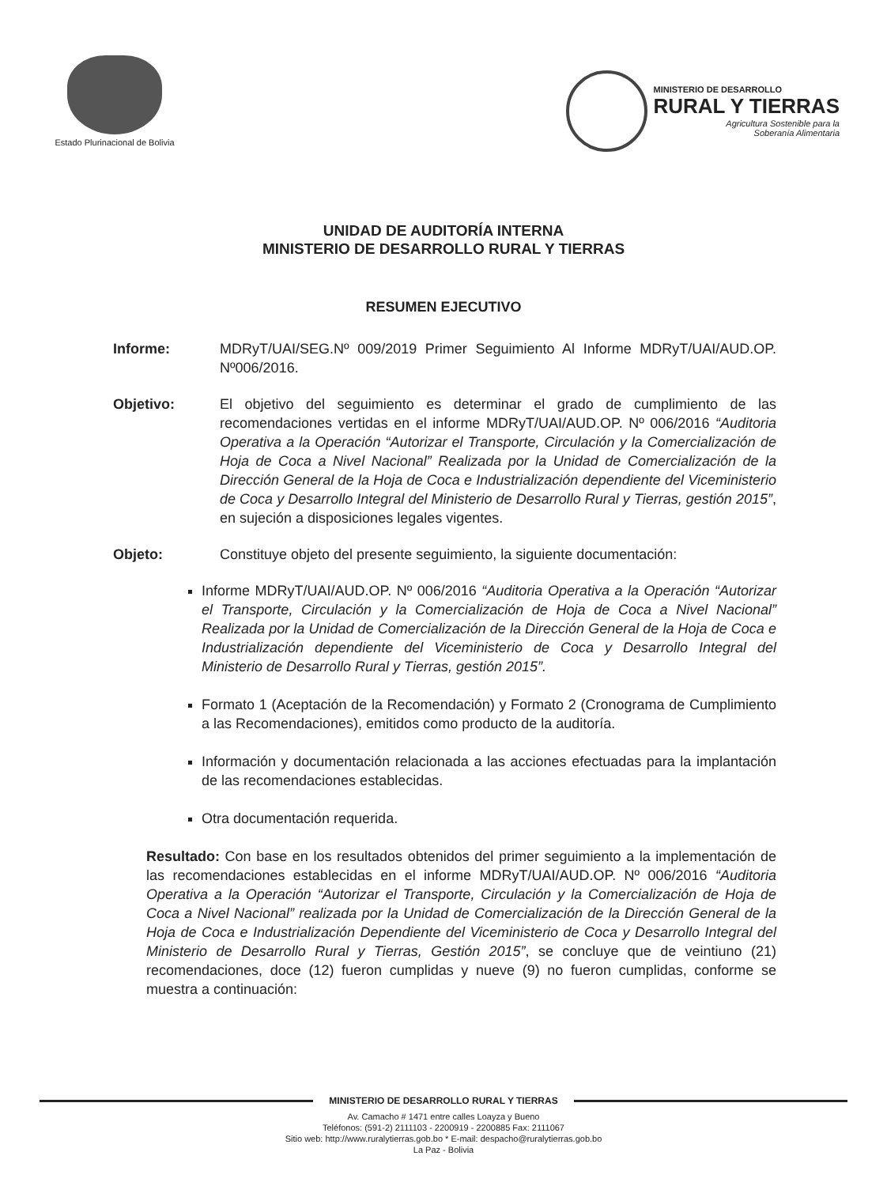Estado Plurinacional de Bolivia
MINISTERIO DE DESARROLLO
RURAL Y TIERRAS
Agricultura Sostenible para la
Soberanía Alimentaria
UNIDAD DE AUDITORÍA INTERNA
MINISTERIO DE DESARROLLO RURAL Y TIERRAS
RESUMEN EJECUTIVO
Informe: MDRyT/UAI/SEG.Nº 009/2019 Primer Seguimiento Al Informe MDRyT/UAI/AUD.OP. Nº006/2016.
Objetivo: El objetivo del seguimiento es determinar el grado de cumplimiento de las recomendaciones vertidas en el informe MDRyT/UAI/AUD.OP. Nº 006/2016 “Auditoria Operativa a la Operación “Autorizar el Transporte, Circulación y la Comercialización de Hoja de Coca a Nivel Nacional” Realizada por la Unidad de Comercialización de la Dirección General de la Hoja de Coca e Industrialización dependiente del Viceministerio de Coca y Desarrollo Integral del Ministerio de Desarrollo Rural y Tierras, gestión 2015”, en sujeción a disposiciones legales vigentes.
Objeto: Constituye objeto del presente seguimiento, la siguiente documentación:
Informe MDRyT/UAI/AUD.OP. Nº 006/2016 “Auditoria Operativa a la Operación “Autorizar el Transporte, Circulación y la Comercialización de Hoja de Coca a Nivel Nacional” Realizada por la Unidad de Comercialización de la Dirección General de la Hoja de Coca e Industrialización dependiente del Viceministerio de Coca y Desarrollo Integral del Ministerio de Desarrollo Rural y Tierras, gestión 2015”.
Formato 1 (Aceptación de la Recomendación) y Formato 2 (Cronograma de Cumplimiento a las Recomendaciones), emitidos como producto de la auditoría.
Información y documentación relacionada a las acciones efectuadas para la implantación de las recomendaciones establecidas.
Otra documentación requerida.
Resultado: Con base en los resultados obtenidos del primer seguimiento a la implementación de las recomendaciones establecidas en el informe MDRyT/UAI/AUD.OP. Nº 006/2016 “Auditoria Operativa a la Operación “Autorizar el Transporte, Circulación y la Comercialización de Hoja de Coca a Nivel Nacional” realizada por la Unidad de Comercialización de la Dirección General de la Hoja de Coca e Industrialización Dependiente del Viceministerio de Coca y Desarrollo Integral del Ministerio de Desarrollo Rural y Tierras, Gestión 2015”, se concluye que de veintiuno (21) recomendaciones, doce (12) fueron cumplidas y nueve (9) no fueron cumplidas, conforme se muestra a continuación:
MINISTERIO DE DESARROLLO RURAL Y TIERRAS
Av. Camacho # 1471 entre calles Loayza y Bueno
Teléfonos: (591-2) 2111103 - 2200919 - 2200885 Fax: 2111067
Sitio web: http://www.ruralytierras.gob.bo * E-mail: despacho@ruralytierras.gob.bo
La Paz - Bolivia